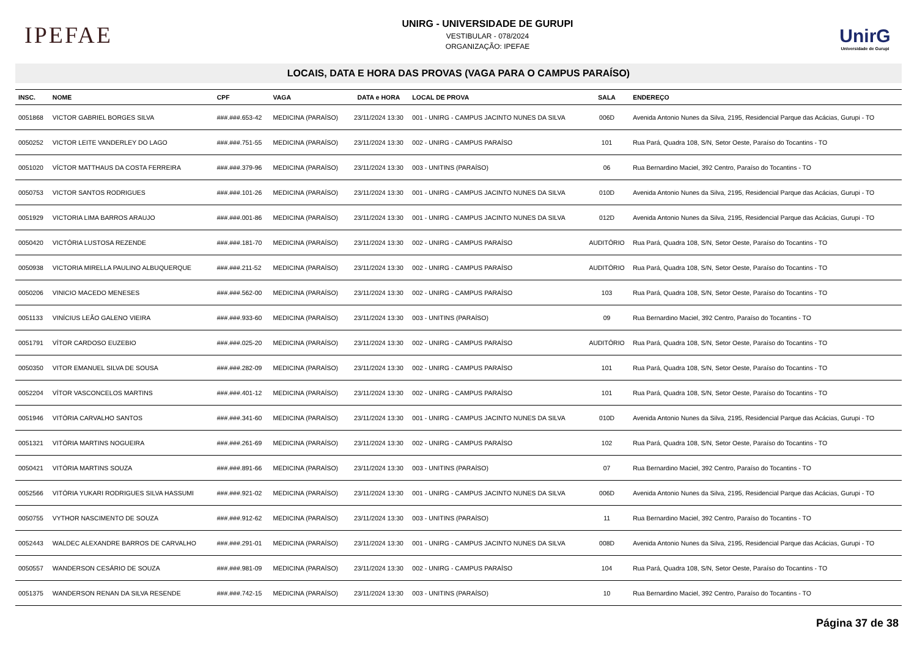IPEFAE
UNIRG - UNIVERSIDADE DE GURUPI
VESTIBULAR - 078/2024
ORGANIZAÇÃO: IPEFAE
UnirG
Universidade de Gurupi
LOCAIS, DATA E HORA DAS PROVAS (VAGA PARA O CAMPUS PARAÍSO)
| INSC. | NOME | CPF | VAGA | DATA e HORA | LOCAL DE PROVA | SALA | ENDEREÇO |
| --- | --- | --- | --- | --- | --- | --- | --- |
| 0051868 | VICTOR GABRIEL BORGES SILVA | ###.###.653-42 | MEDICINA (PARAÍSO) | 23/11/2024 13:30 | 001 - UNIRG - CAMPUS JACINTO NUNES DA SILVA | 006D | Avenida Antonio Nunes da Silva, 2195, Residencial Parque das Acácias, Gurupi - TO |
| 0050252 | VICTOR LEITE VANDERLEY DO LAGO | ###.###.751-55 | MEDICINA (PARAÍSO) | 23/11/2024 13:30 | 002 - UNIRG - CAMPUS PARAÍSO | 101 | Rua Pará, Quadra 108, S/N, Setor Oeste, Paraíso do Tocantins - TO |
| 0051020 | VÍCTOR MATTHAUS DA COSTA FERREIRA | ###.###.379-96 | MEDICINA (PARAÍSO) | 23/11/2024 13:30 | 003 - UNITINS (PARAÍSO) | 06 | Rua Bernardino Maciel, 392 Centro, Paraíso do Tocantins - TO |
| 0050753 | VICTOR SANTOS RODRIGUES | ###.###.101-26 | MEDICINA (PARAÍSO) | 23/11/2024 13:30 | 001 - UNIRG - CAMPUS JACINTO NUNES DA SILVA | 010D | Avenida Antonio Nunes da Silva, 2195, Residencial Parque das Acácias, Gurupi - TO |
| 0051929 | VICTORIA LIMA BARROS ARAUJO | ###.###.001-86 | MEDICINA (PARAÍSO) | 23/11/2024 13:30 | 001 - UNIRG - CAMPUS JACINTO NUNES DA SILVA | 012D | Avenida Antonio Nunes da Silva, 2195, Residencial Parque das Acácias, Gurupi - TO |
| 0050420 | VICTÓRIA LUSTOSA REZENDE | ###.###.181-70 | MEDICINA (PARAÍSO) | 23/11/2024 13:30 | 002 - UNIRG - CAMPUS PARAÍSO | AUDITÓRIO | Rua Pará, Quadra 108, S/N, Setor Oeste, Paraíso do Tocantins - TO |
| 0050938 | VICTORIA MIRELLA PAULINO ALBUQUERQUE | ###.###.211-52 | MEDICINA (PARAÍSO) | 23/11/2024 13:30 | 002 - UNIRG - CAMPUS PARAÍSO | AUDITÓRIO | Rua Pará, Quadra 108, S/N, Setor Oeste, Paraíso do Tocantins - TO |
| 0050206 | VINICIO MACEDO MENESES | ###.###.562-00 | MEDICINA (PARAÍSO) | 23/11/2024 13:30 | 002 - UNIRG - CAMPUS PARAÍSO | 103 | Rua Pará, Quadra 108, S/N, Setor Oeste, Paraíso do Tocantins - TO |
| 0051133 | VINÍCIUS LEÃO GALENO VIEIRA | ###.###.933-60 | MEDICINA (PARAÍSO) | 23/11/2024 13:30 | 003 - UNITINS (PARAÍSO) | 09 | Rua Bernardino Maciel, 392 Centro, Paraíso do Tocantins - TO |
| 0051791 | VÍTOR CARDOSO EUZEBIO | ###.###.025-20 | MEDICINA (PARAÍSO) | 23/11/2024 13:30 | 002 - UNIRG - CAMPUS PARAÍSO | AUDITÓRIO | Rua Pará, Quadra 108, S/N, Setor Oeste, Paraíso do Tocantins - TO |
| 0050350 | VITOR EMANUEL SILVA DE SOUSA | ###.###.282-09 | MEDICINA (PARAÍSO) | 23/11/2024 13:30 | 002 - UNIRG - CAMPUS PARAÍSO | 101 | Rua Pará, Quadra 108, S/N, Setor Oeste, Paraíso do Tocantins - TO |
| 0052204 | VÍTOR VASCONCELOS MARTINS | ###.###.401-12 | MEDICINA (PARAÍSO) | 23/11/2024 13:30 | 002 - UNIRG - CAMPUS PARAÍSO | 101 | Rua Pará, Quadra 108, S/N, Setor Oeste, Paraíso do Tocantins - TO |
| 0051946 | VITÓRIA CARVALHO SANTOS | ###.###.341-60 | MEDICINA (PARAÍSO) | 23/11/2024 13:30 | 001 - UNIRG - CAMPUS JACINTO NUNES DA SILVA | 010D | Avenida Antonio Nunes da Silva, 2195, Residencial Parque das Acácias, Gurupi - TO |
| 0051321 | VITÓRIA MARTINS NOGUEIRA | ###.###.261-69 | MEDICINA (PARAÍSO) | 23/11/2024 13:30 | 002 - UNIRG - CAMPUS PARAÍSO | 102 | Rua Pará, Quadra 108, S/N, Setor Oeste, Paraíso do Tocantins - TO |
| 0050421 | VITÓRIA MARTINS SOUZA | ###.###.891-66 | MEDICINA (PARAÍSO) | 23/11/2024 13:30 | 003 - UNITINS (PARAÍSO) | 07 | Rua Bernardino Maciel, 392 Centro, Paraíso do Tocantins - TO |
| 0052566 | VITÓRIA YUKARI RODRIGUES SILVA HASSUMI | ###.###.921-02 | MEDICINA (PARAÍSO) | 23/11/2024 13:30 | 001 - UNIRG - CAMPUS JACINTO NUNES DA SILVA | 006D | Avenida Antonio Nunes da Silva, 2195, Residencial Parque das Acácias, Gurupi - TO |
| 0050755 | VYTHOR NASCIMENTO DE SOUZA | ###.###.912-62 | MEDICINA (PARAÍSO) | 23/11/2024 13:30 | 003 - UNITINS (PARAÍSO) | 11 | Rua Bernardino Maciel, 392 Centro, Paraíso do Tocantins - TO |
| 0052443 | WALDEC ALEXANDRE BARROS DE CARVALHO | ###.###.291-01 | MEDICINA (PARAÍSO) | 23/11/2024 13:30 | 001 - UNIRG - CAMPUS JACINTO NUNES DA SILVA | 008D | Avenida Antonio Nunes da Silva, 2195, Residencial Parque das Acácias, Gurupi - TO |
| 0050557 | WANDERSON CESÁRIO DE SOUZA | ###.###.981-09 | MEDICINA (PARAÍSO) | 23/11/2024 13:30 | 002 - UNIRG - CAMPUS PARAÍSO | 104 | Rua Pará, Quadra 108, S/N, Setor Oeste, Paraíso do Tocantins - TO |
| 0051375 | WANDERSON RENAN DA SILVA RESENDE | ###.###.742-15 | MEDICINA (PARAÍSO) | 23/11/2024 13:30 | 003 - UNITINS (PARAÍSO) | 10 | Rua Bernardino Maciel, 392 Centro, Paraíso do Tocantins - TO |
Página 37 de 38